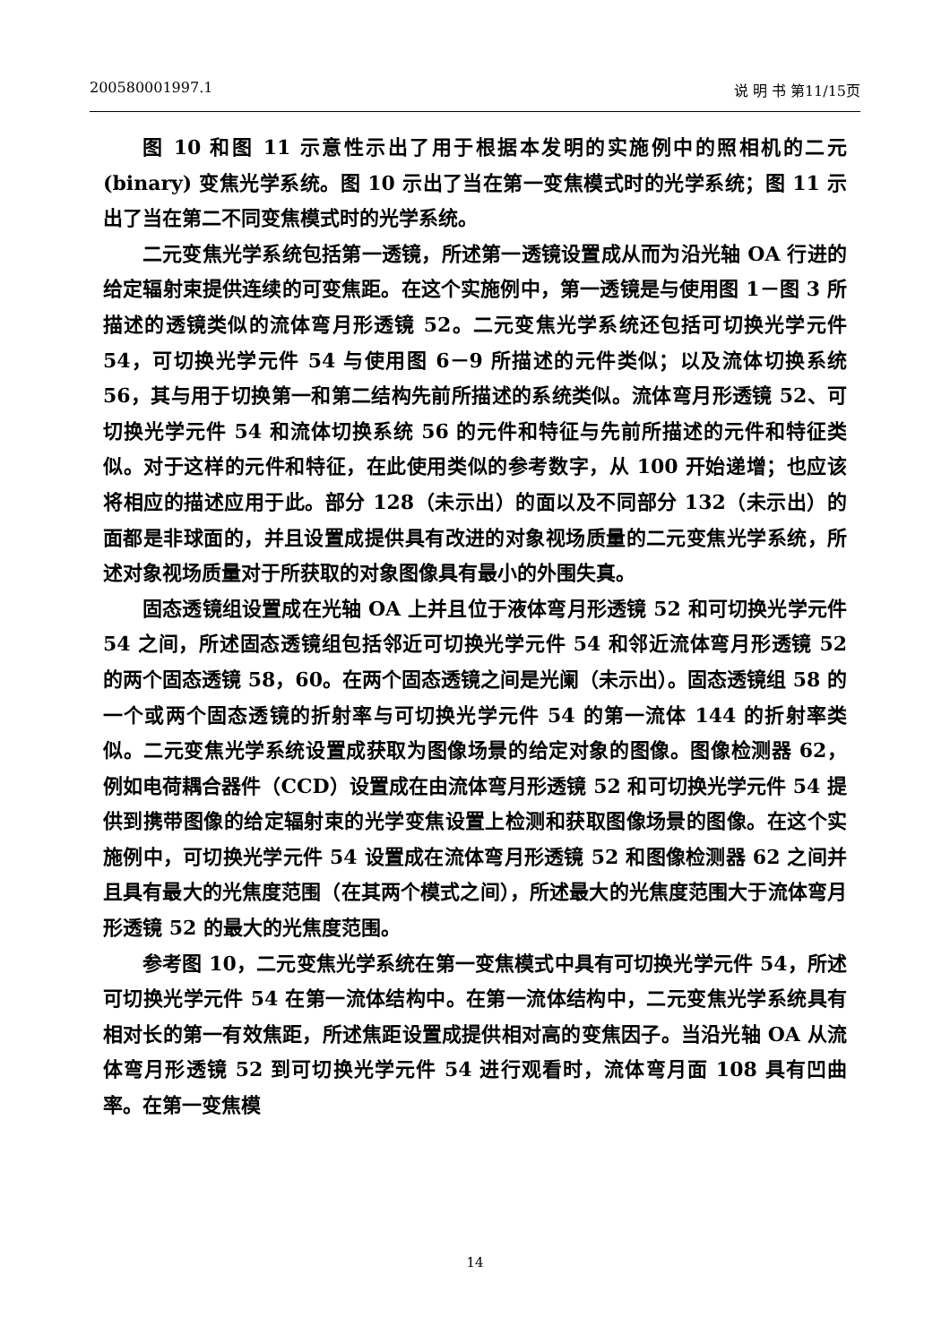200580001997.1 说 明 书 第11/15页
图 10 和图 11 示意性示出了用于根据本发明的实施例中的照相机的二元(binary) 变焦光学系统。图 10 示出了当在第一变焦模式时的光学系统；图 11 示出了当在第二不同变焦模式时的光学系统。
二元变焦光学系统包括第一透镜，所述第一透镜设置成从而为沿光轴 OA 行进的给定辐射束提供连续的可变焦距。在这个实施例中，第一透镜是与使用图 1－图 3 所描述的透镜类似的流体弯月形透镜 52。二元变焦光学系统还包括可切换光学元件 54，可切换光学元件 54 与使用图 6－9 所描述的元件类似；以及流体切换系统 56，其与用于切换第一和第二结构先前所描述的系统类似。流体弯月形透镜 52、可切换光学元件 54 和流体切换系统 56 的元件和特征与先前所描述的元件和特征类似。对于这样的元件和特征，在此使用类似的参考数字，从 100 开始递增；也应该将相应的描述应用于此。部分 128（未示出）的面以及不同部分 132（未示出）的面都是非球面的，并且设置成提供具有改进的对象视场质量的二元变焦光学系统，所述对象视场质量对于所获取的对象图像具有最小的外围失真。
固态透镜组设置成在光轴 OA 上并且位于液体弯月形透镜 52 和可切换光学元件 54 之间，所述固态透镜组包括邻近可切换光学元件 54 和邻近流体弯月形透镜 52 的两个固态透镜 58，60。在两个固态透镜之间是光阑（未示出）。固态透镜组 58 的一个或两个固态透镜的折射率与可切换光学元件 54 的第一流体 144 的折射率类似。二元变焦光学系统设置成获取为图像场景的给定对象的图像。图像检测器 62，例如电荷耦合器件（CCD）设置成在由流体弯月形透镜 52 和可切换光学元件 54 提供到携带图像的给定辐射束的光学变焦设置上检测和获取图像场景的图像。在这个实施例中，可切换光学元件 54 设置成在流体弯月形透镜 52 和图像检测器 62 之间并且具有最大的光焦度范围（在其两个模式之间），所述最大的光焦度范围大于流体弯月形透镜 52 的最大的光焦度范围。
参考图 10，二元变焦光学系统在第一变焦模式中具有可切换光学元件 54，所述可切换光学元件 54 在第一流体结构中。在第一流体结构中，二元变焦光学系统具有相对长的第一有效焦距，所述焦距设置成提供相对高的变焦因子。当沿光轴 OA 从流体弯月形透镜 52 到可切换光学元件 54 进行观看时，流体弯月面 108 具有凹曲率。在第一变焦模
14